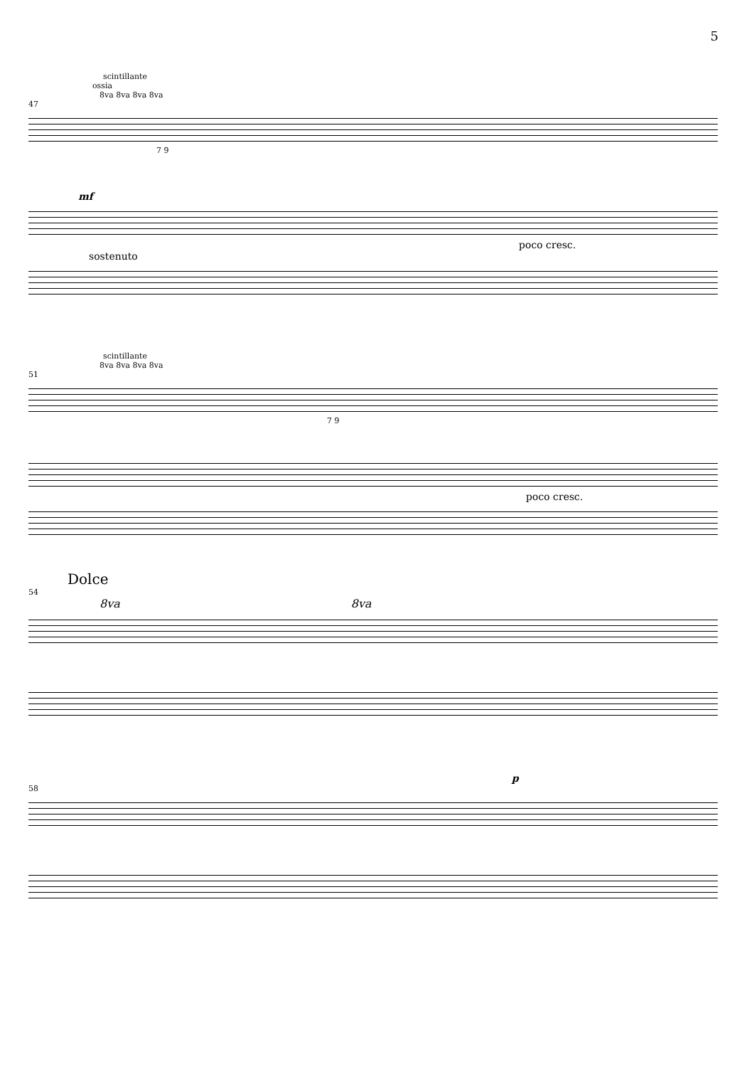5
scintillante
ossia
8va 8va 8va 8va
47
7 9
mf
poco cresc.
sostenuto
scintillante
8va 8va 8va 8va
51
7 9
poco cresc.
Dolce
54
8va 8va
p
58